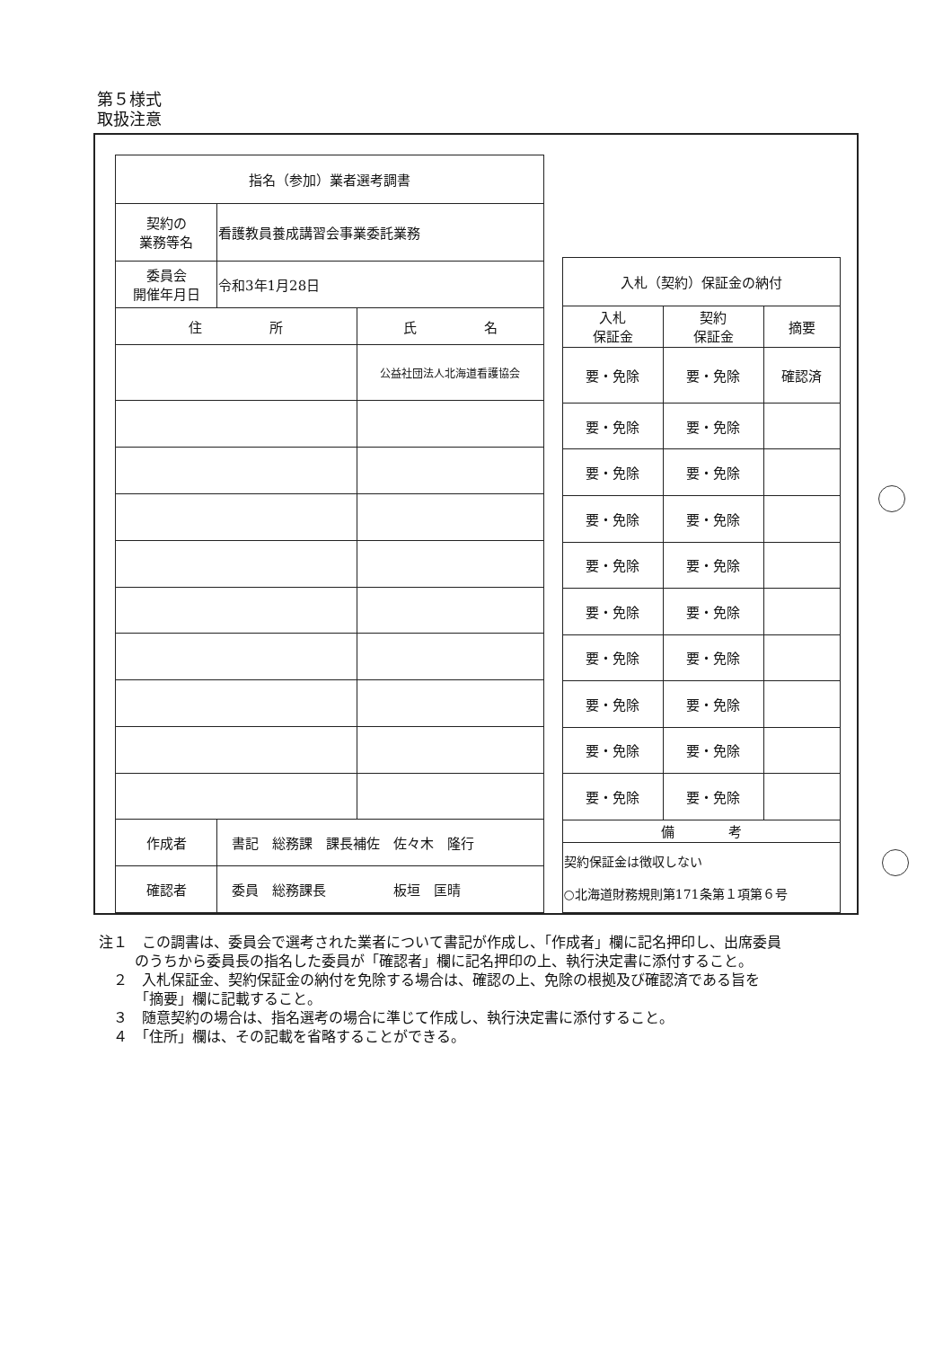第５様式
取扱注意
| 指名（参加）業者選考調書 | | |
| 契約の 業務等名 | 看護教員養成講習会事業委託業務 | |
| 委員会 開催年月日 | 令和3年1月28日 | |
| 住 所 | | 氏 名 |
| | | 公益社団法人北海道看護協会 |
| 作成者 | 書記 総務課 課長補佐 佐々木 隆行 | |
| 確認者 | 委員 総務課長 板垣 匡晴 | |
| 入札（契約）保証金の納付 | | |
| 入札 保証金 | 契約 保証金 | 摘要 |
| 要・免除 | 要・免除 | 確認済 |
| 要・免除 | 要・免除 | |
| 要・免除 | 要・免除 | |
| 要・免除 | 要・免除 | |
| 要・免除 | 要・免除 | |
| 要・免除 | 要・免除 | |
| 要・免除 | 要・免除 | |
| 要・免除 | 要・免除 | |
| 要・免除 | 要・免除 | |
| 要・免除 | 要・免除 | |
| 備 考 | | |
| 契約保証金は徴収しない ○北海道財務規則第171条第１項第６号 | | |
注１　この調書は、委員会で選考された業者について書記が作成し、「作成者」欄に記名押印し、出席委員のうちから委員長の指名した委員が「確認者」欄に記名押印の上、執行決定書に添付すること。
　２　入札保証金、契約保証金の納付を免除する場合は、確認の上、免除の根拠及び確認済である旨を「摘要」欄に記載すること。
　３　随意契約の場合は、指名選考の場合に準じて作成し、執行決定書に添付すること。
　４　「住所」欄は、その記載を省略することができる。